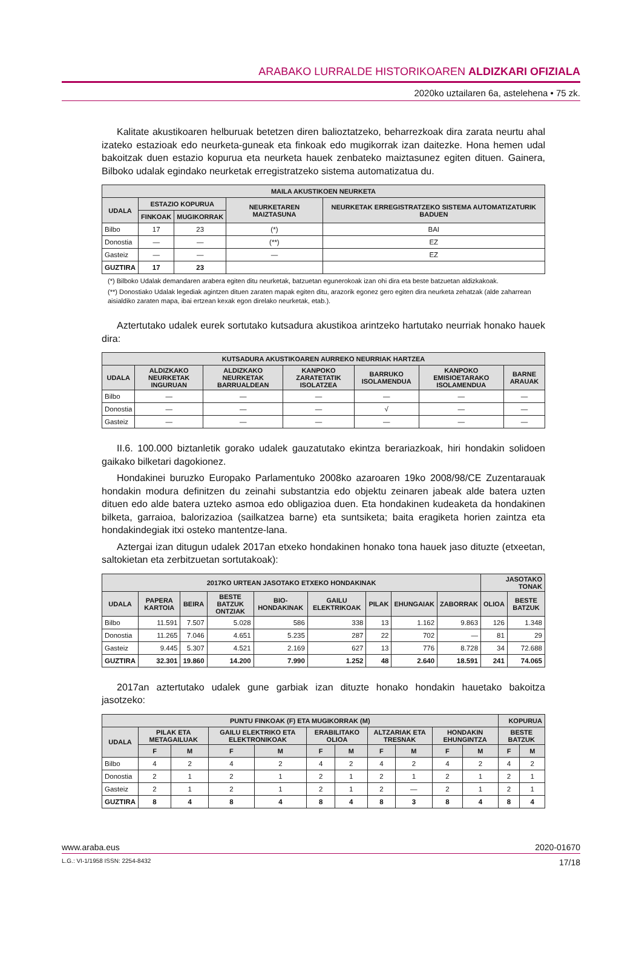ARABAKO LURRALDE HISTORIKOAREN ALDIZKARI OFIZIALA
2020ko uztailaren 6a, astelehena • 75 zk.
Kalitate akustikoaren helburuak betetzen diren balioztatzeko, beharrezkoak dira zarata neurtu ahal izateko estazioak edo neurketa-guneak eta finkoak edo mugikorrak izan daitezke. Hona hemen udal bakoitzak duen estazio kopurua eta neurketa hauek zenbateko maiztasunez egiten dituen. Gainera, Bilboko udalak egindako neurketak erregistratzeko sistema automatizatua du.
| MAILA AKUSTIKOEN NEURKETA | | | | |
| --- | --- | --- | --- | --- |
| UDALA | ESTAZIO KOPURUA | | NEURKETAREN MAIZTASUNA | NEURKETAK ERREGISTRATZEKO SISTEMA AUTOMATIZATURIK BADUEN |
| | FINKOAK | MUGIKORRAK | | |
| Bilbo | 17 | 23 | (*) | BAI |
| Donostia | — | — | (**) | EZ |
| Gasteiz | — | — | — | EZ |
| GUZTIRA | 17 | 23 | | |
(*) Bilboko Udalak demandaren arabera egiten ditu neurketak, batzuetan egunerokoak izan ohi dira eta beste batzuetan aldizkakoak.
(**) Donostiako Udalak legediak agintzen dituen zaraten mapak egiten ditu, arazorik egonez gero egiten dira neurketa zehatzak (alde zaharrean aisialdiko zaraten mapa, ibai ertzean kexak egon direlako neurketak, etab.).
Aztertutako udalek eurek sortutako kutsadura akustikoa arintzeko hartutako neurriak honako hauek dira:
| KUTSADURA AKUSTIKOAREN AURREKO NEURRIAK HARTZEA | | | | | | |
| --- | --- | --- | --- | --- | --- | --- |
| UDALA | ALDIZKAKO NEURKETAK INGURUAN | ALDIZKAKO NEURKETAK BARRUALDEAN | KANPOKO ZARATETATIK ISOLATZEA | BARRUKO ISOLAMENDUA | KANPOKO EMISIOETARAKO ISOLAMENDUA | BARNE ARAUAK |
| Bilbo | — | — | — | — | — | — |
| Donostia | — | — | — | √ | — | — |
| Gasteiz | — | — | — | — | — | — |
II.6. 100.000 biztanletik gorako udalek gauzatutako ekintza berariazkoak, hiri hondakin solidoen gaikako bilketari dagokionez.
Hondakinei buruzko Europako Parlamentuko 2008ko azaroaren 19ko 2008/98/CE Zuzentarauak hondakin modura definitzen du zeinahi substantzia edo objektu zeinaren jabeak alde batera uzten dituen edo alde batera uzteko asmoa edo obligazioa duen. Eta hondakinen kudeaketa da hondakinen bilketa, garraioa, balorizazioa (sailkatzea barne) eta suntsiketa; baita eragiketa horien zaintza eta hondakindegiak itxi osteko mantentze-lana.
Aztergai izan ditugun udalek 2017an etxeko hondakinen honako tona hauek jaso dituzte (etxeetan, saltokietan eta zerbitzuetan sortutakoak):
| 2017KO URTEAN JASOTAKO ETXEKO HONDAKINAK | | | | | | | | | JASOTAKO TONAK | |
| --- | --- | --- | --- | --- | --- | --- | --- | --- | --- | --- |
| UDALA | PAPERA KARTOIA | BEIRA | BESTE BATZUK ONTZIAK | BIO-HONDAKINAK | GAILU ELEKTRIKOAK | PILAK | EHUNGAIAK | ZABORRAK | OLIOA | BESTE BATZUK |
| Bilbo | 11.591 | 7.507 | 5.028 | 586 | 338 | 13 | 1.162 | 9.863 | 126 | 1.348 |
| Donostia | 11.265 | 7.046 | 4.651 | 5.235 | 287 | 22 | 702 | — | 81 | 29 |
| Gasteiz | 9.445 | 5.307 | 4.521 | 2.169 | 627 | 13 | 776 | 8.728 | 34 | 72.688 |
| GUZTIRA | 32.301 | 19.860 | 14.200 | 7.990 | 1.252 | 48 | 2.640 | 18.591 | 241 | 74.065 |
2017an aztertutako udalek gune garbiak izan dituzte honako hondakin hauetako bakoitza jasotzeko:
| PUNTU FINKOAK (F) ETA MUGIKORRAK (M) | | | | | | | | | | | KOPURUA | |
| --- | --- | --- | --- | --- | --- | --- | --- | --- | --- | --- | --- | --- |
| UDALA | PILAK ETA METAGAILUAK | | GAILU ELEKTRIKO ETA ELEKTRONIKOAK | | ERABILITAKO OLIOA | | ALTZARIAK ETA TRESNAK | | HONDAKIN EHUNGINTZA | | BESTE BATZUK | |
| | F | M | F | M | F | M | F | M | F | M | F | M |
| Bilbo | 4 | 2 | 4 | 2 | 4 | 2 | 4 | 2 | 4 | 2 | 4 | 2 |
| Donostia | 2 | 1 | 2 | 1 | 2 | 1 | 2 | 1 | 2 | 1 | 2 | 1 |
| Gasteiz | 2 | 1 | 2 | 1 | 2 | 1 | 2 | — | 2 | 1 | 2 | 1 |
| GUZTIRA | 8 | 4 | 8 | 4 | 8 | 4 | 8 | 3 | 8 | 4 | 8 | 4 |
www.araba.eus 2020-01670
L.G.: VI-1/1958 ISSN: 2254-8432 17/18